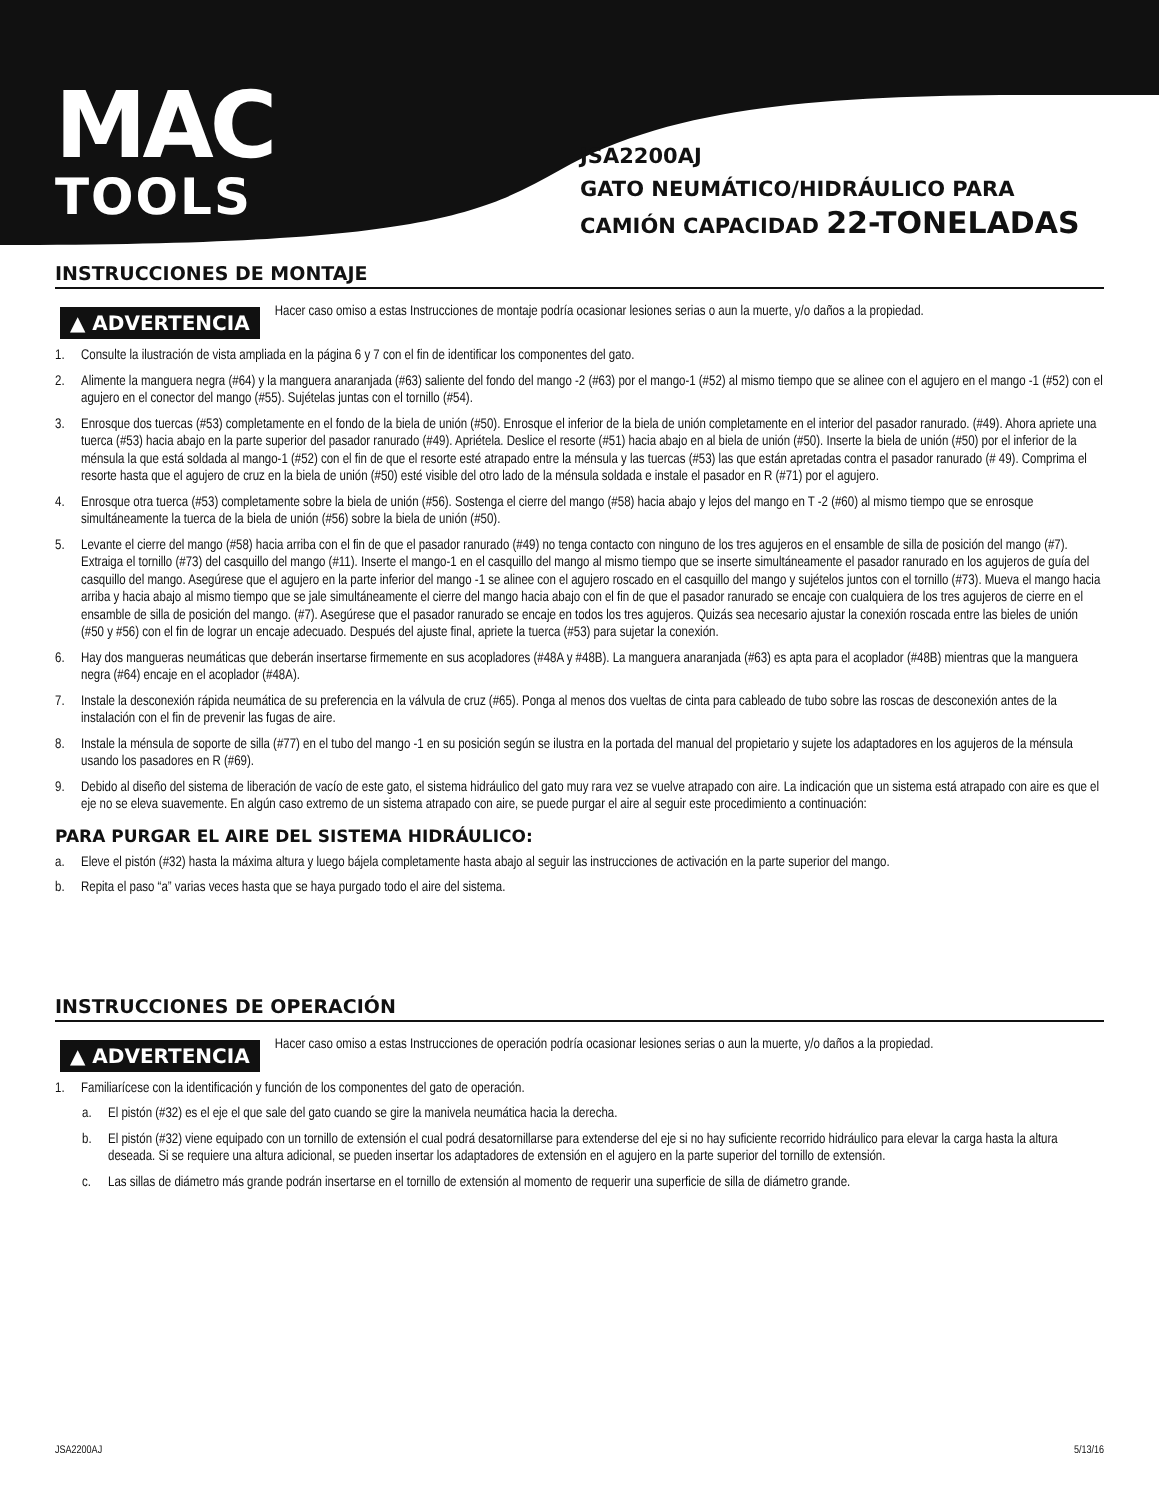MAC
TOOLS
JSA2200AJ
GATO NEUMÁTICO/HIDRÁULICO PARA
CAMIÓN CAPACIDAD 22-TONELADAS
INSTRUCCIONES DE MONTAJE
▲ ADVERTENCIA
Hacer caso omiso a estas Instrucciones de montaje podría ocasionar lesiones serias o aun la muerte, y/o daños a la propiedad.
1. Consulte la ilustración de vista ampliada en la página 6 y 7 con el fin de identificar los componentes del gato.
2. Alimente la manguera negra (#64) y la manguera anaranjada (#63) saliente del fondo del mango -2 (#63) por el mango-1 (#52) al mismo tiempo que se alinee con el agujero en el mango -1 (#52) con el agujero en el conector del mango (#55). Sujételas juntas con el tornillo (#54).
3. Enrosque dos tuercas (#53) completamente en el fondo de la biela de unión (#50). Enrosque el inferior de la biela de unión completamente en el interior del pasador ranurado. (#49). Ahora apriete una tuerca (#53) hacia abajo en la parte superior del pasador ranurado (#49). Apriételа. Deslice el resorte (#51) hacia abajo en al biela de unión (#50). Inserte la biela de unión (#50) por el inferior de la ménsula la que está soldada al mango-1 (#52) con el fin de que el resorte esté atrapado entre la ménsula y las tuercas (#53) las que están apretadas contra el pasador ranurado (# 49). Comprima el resorte hasta que el agujero de cruz en la biela de unión (#50) esté visible del otro lado de la ménsula soldada e instale el pasador en R (#71) por el agujero.
4. Enrosque otra tuerca (#53) completamente sobre la biela de unión (#56). Sostenga el cierre del mango (#58) hacia abajo y lejos del mango en T -2 (#60) al mismo tiempo que se enrosque simultáneamente la tuerca de la biela de unión (#56) sobre la biela de unión (#50).
5. Levante el cierre del mango (#58) hacia arriba con el fin de que el pasador ranurado (#49) no tenga contacto con ninguno de los tres agujeros en el ensamble de silla de posición del mango (#7). Extraiga el tornillo (#73) del casquillo del mango (#11). Inserte el mango-1 en el casquillo del mango al mismo tiempo que se inserte simultáneamente el pasador ranurado en los agujeros de guía del casquillo del mango. Asegúrese que el agujero en la parte inferior del mango -1 se alinee con el agujero roscado en el casquillo del mango y sujételos juntos con el tornillo (#73). Mueva el mango hacia arriba y hacia abajo al mismo tiempo que se jale simultáneamente el cierre del mango hacia abajo con el fin de que el pasador ranurado se encaje con cualquiera de los tres agujeros de cierre en el ensamble de silla de posición del mango. (#7). Asegúrese que el pasador ranurado se encaje en todos los tres agujeros. Quizás sea necesario ajustar la conexión roscada entre las bieles de unión (#50 y #56) con el fin de lograr un encaje adecuado. Después del ajuste final, apriete la tuerca (#53) para sujetar la conexión.
6. Hay dos mangueras neumáticas que deberán insertarse firmemente en sus acopladores (#48A y #48B). La manguera anaranjada (#63) es apta para el acoplador (#48B) mientras que la manguera negra (#64) encaje en el acoplador (#48A).
7. Instale la desconexión rápida neumática de su preferencia en la válvula de cruz (#65). Ponga al menos dos vueltas de cinta para cableado de tubo sobre las roscas de desconexión antes de la instalación con el fin de prevenir las fugas de aire.
8. Instale la ménsula de soporte de silla (#77) en el tubo del mango -1 en su posición según se ilustra en la portada del manual del propietario y sujete los adaptadores en los agujeros de la ménsula usando los pasadores en R (#69).
9. Debido al diseño del sistema de liberación de vacío de este gato, el sistema hidráulico del gato muy rara vez se vuelve atrapado con aire. La indicación que un sistema está atrapado con aire es que el eje no se eleva suavemente. En algún caso extremo de un sistema atrapado con aire, se puede purgar el aire al seguir este procedimiento a continuación:
PARA PURGAR EL AIRE DEL SISTEMA HIDRÁULICO:
a. Eleve el pistón (#32) hasta la máxima altura y luego bájela completamente hasta abajo al seguir las instrucciones de activación en la parte superior del mango.
b. Repita el paso “a” varias veces hasta que se haya purgado todo el aire del sistema.
INSTRUCCIONES DE OPERACIÓN
▲ ADVERTENCIA
Hacer caso omiso a estas Instrucciones de operación podría ocasionar lesiones serias o aun la muerte, y/o daños a la propiedad.
1. Familiarícese con la identificación y función de los componentes del gato de operación.
a. El pistón (#32) es el eje el que sale del gato cuando se gire la manivela neumática hacia la derecha.
b. El pistón (#32) viene equipado con un tornillo de extensión el cual podrá desatornillarse para extenderse del eje si no hay suficiente recorrido hidráulico para elevar la carga hasta la altura deseada. Si se requiere una altura adicional, se pueden insertar los adaptadores de extensión en el agujero en la parte superior del tornillo de extensión.
c. Las sillas de diámetro más grande podrán insertarse en el tornillo de extensión al momento de requerir una superficie de silla de diámetro grande.
JSA2200AJ 5/13/16